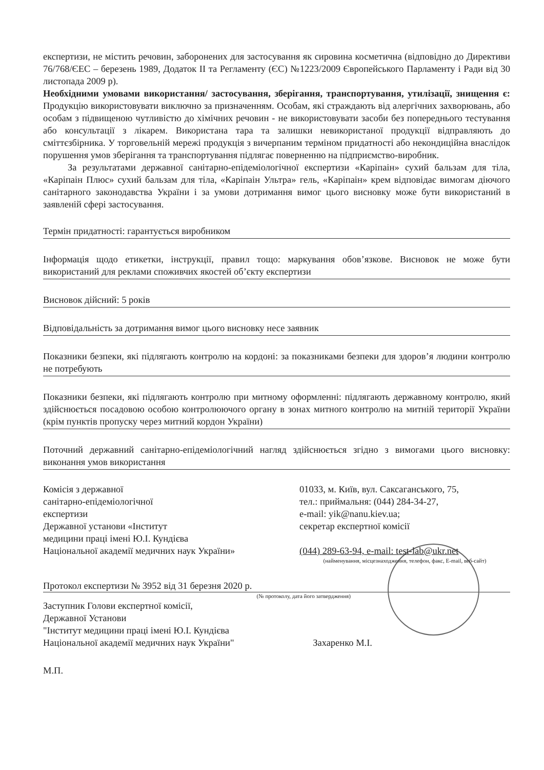експертизи, не містить речовин, заборонених для застосування як сировина косметична (відповідно до Директиви 76/768/ЄЕС – березень 1989, Додаток II та Регламенту (ЄС) №1223/2009 Європейського Парламенту і Ради від 30 листопада 2009 р).
Необхідними умовами використання/ застосування, зберігання, транспортування, утилізації, знищення є: Продукцію використовувати виключно за призначенням. Особам, які страждають від алергічних захворювань, або особам з підвищеною чутливістю до хімічних речовин - не використовувати засоби без попереднього тестування або консультації з лікарем. Використана тара та залишки невикористаної продукції відправляють до сміттєзбірника. У торговельній мережі продукція з вичерпаним терміном придатності або некондиційна внаслідок порушення умов зберігання та транспортування підлягає поверненню на підприємство-виробник.
За результатами державної санітарно-епідеміологічної експертизи «Каріпаін» сухий бальзам для тіла, «Каріпаін Плюс» сухий бальзам для тіла, «Каріпаін Ультра» гель, «Каріпаін» крем відповідає вимогам діючого санітарного законодавства України і за умови дотримання вимог цього висновку може бути використаний в заявленій сфері застосування.
Термін придатності: гарантується виробником
Інформація щодо етикетки, інструкції, правил тощо: маркування обов’язкове. Висновок не може бути використаний для реклами споживчих якостей об’єкту експертизи
Висновок дійсний: 5 років
Відповідальність за дотримання вимог цього висновку несе заявник
Показники безпеки, які підлягають контролю на кордоні: за показниками безпеки для здоров’я людини контролю не потребують
Показники безпеки, які підлягають контролю при митному оформленні: підлягають державному контролю, який здійснюється посадовою особою контролюючого органу в зонах митного контролю на митній території України (крім пунктів пропуску через митний кордон України)
Поточний державний санітарно-епідеміологічний нагляд здійснюється згідно з вимогами цього висновку: виконання умов використання
Комісія з державної
санітарно-епідеміологічної
експертизи
Державної установи «Інститут
медицини праці імені Ю.І. Кундієва
Національної академії медичних наук України»
01033, м. Київ, вул. Саксаганського, 75,
тел.: приймальня: (044) 284-34-27,
e-mail: yik@nanu.kiev.ua;
секретар експертної комісії
(044) 289-63-94, e-mail: test-lab@ukr.net
(найменування, місцезнаходження, телефон, факс, E-mail, веб-сайт)
Протокол експертизи № 3952 від 31 березня 2020 р.
(№ протоколу, дата його затвердження)
Заступник Голови експертної комісії,
Державної Установи
"Інститут медицини праці імені Ю.І. Кундієва
Національної академії медичних наук України"
Захаренко М.І.
М.П.